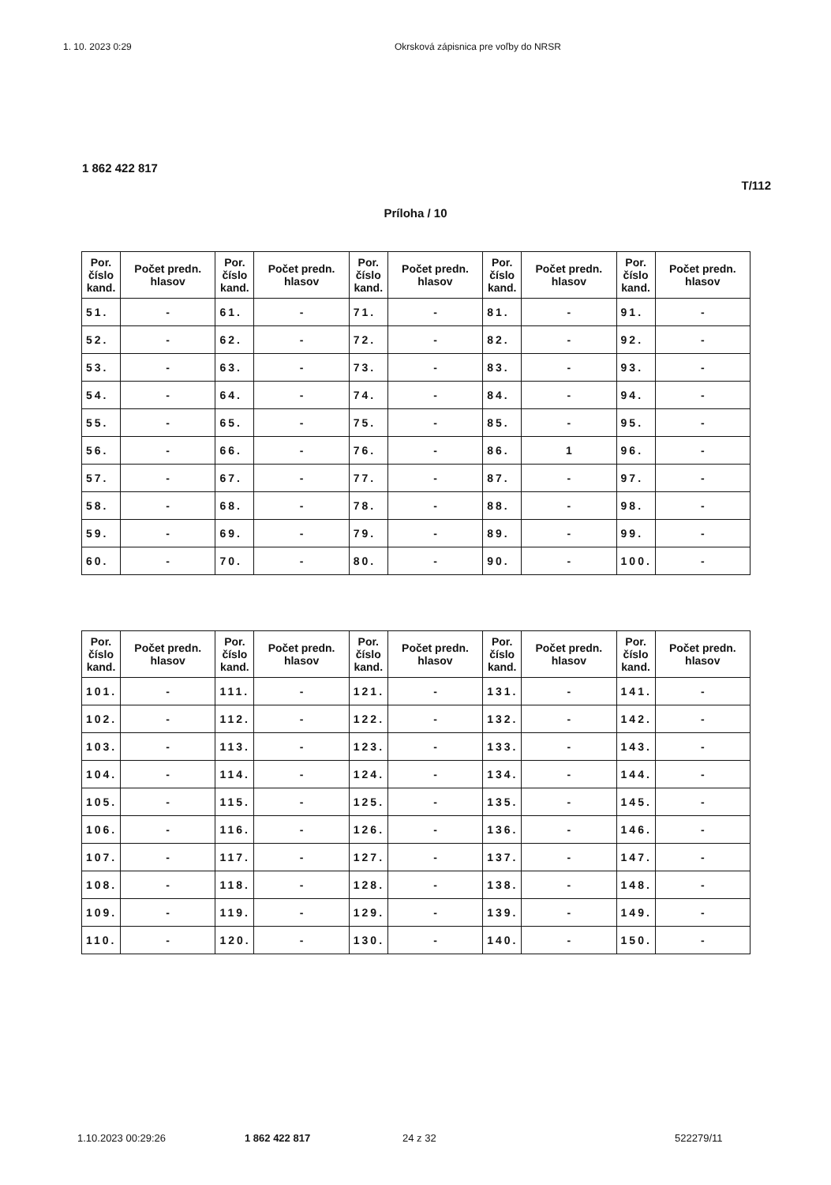1. 10. 2023 0:29 Okrsková zápisnica pre voľby do NRSR
1 862 422 817
T/112
Príloha / 10
| Por. číslo kand. | Počet predn. hlasov | Por. číslo kand. | Počet predn. hlasov | Por. číslo kand. | Počet predn. hlasov | Por. číslo kand. | Počet predn. hlasov | Por. číslo kand. | Počet predn. hlasov |
| --- | --- | --- | --- | --- | --- | --- | --- | --- | --- |
| 51. | - | 61. | - | 71. | - | 81. | - | 91. | - |
| 52. | - | 62. | - | 72. | - | 82. | - | 92. | - |
| 53. | - | 63. | - | 73. | - | 83. | - | 93. | - |
| 54. | - | 64. | - | 74. | - | 84. | - | 94. | - |
| 55. | - | 65. | - | 75. | - | 85. | - | 95. | - |
| 56. | - | 66. | - | 76. | - | 86. | 1 | 96. | - |
| 57. | - | 67. | - | 77. | - | 87. | - | 97. | - |
| 58. | - | 68. | - | 78. | - | 88. | - | 98. | - |
| 59. | - | 69. | - | 79. | - | 89. | - | 99. | - |
| 60. | - | 70. | - | 80. | - | 90. | - | 100. | - |
| Por. číslo kand. | Počet predn. hlasov | Por. číslo kand. | Počet predn. hlasov | Por. číslo kand. | Počet predn. hlasov | Por. číslo kand. | Počet predn. hlasov | Por. číslo kand. | Počet predn. hlasov |
| --- | --- | --- | --- | --- | --- | --- | --- | --- | --- |
| 101. | - | 111. | - | 121. | - | 131. | - | 141. | - |
| 102. | - | 112. | - | 122. | - | 132. | - | 142. | - |
| 103. | - | 113. | - | 123. | - | 133. | - | 143. | - |
| 104. | - | 114. | - | 124. | - | 134. | - | 144. | - |
| 105. | - | 115. | - | 125. | - | 135. | - | 145. | - |
| 106. | - | 116. | - | 126. | - | 136. | - | 146. | - |
| 107. | - | 117. | - | 127. | - | 137. | - | 147. | - |
| 108. | - | 118. | - | 128. | - | 138. | - | 148. | - |
| 109. | - | 119. | - | 129. | - | 139. | - | 149. | - |
| 110. | - | 120. | - | 130. | - | 140. | - | 150. | - |
1.10.2023 00:29:26 1 862 422 817 24 z 32 522279/11